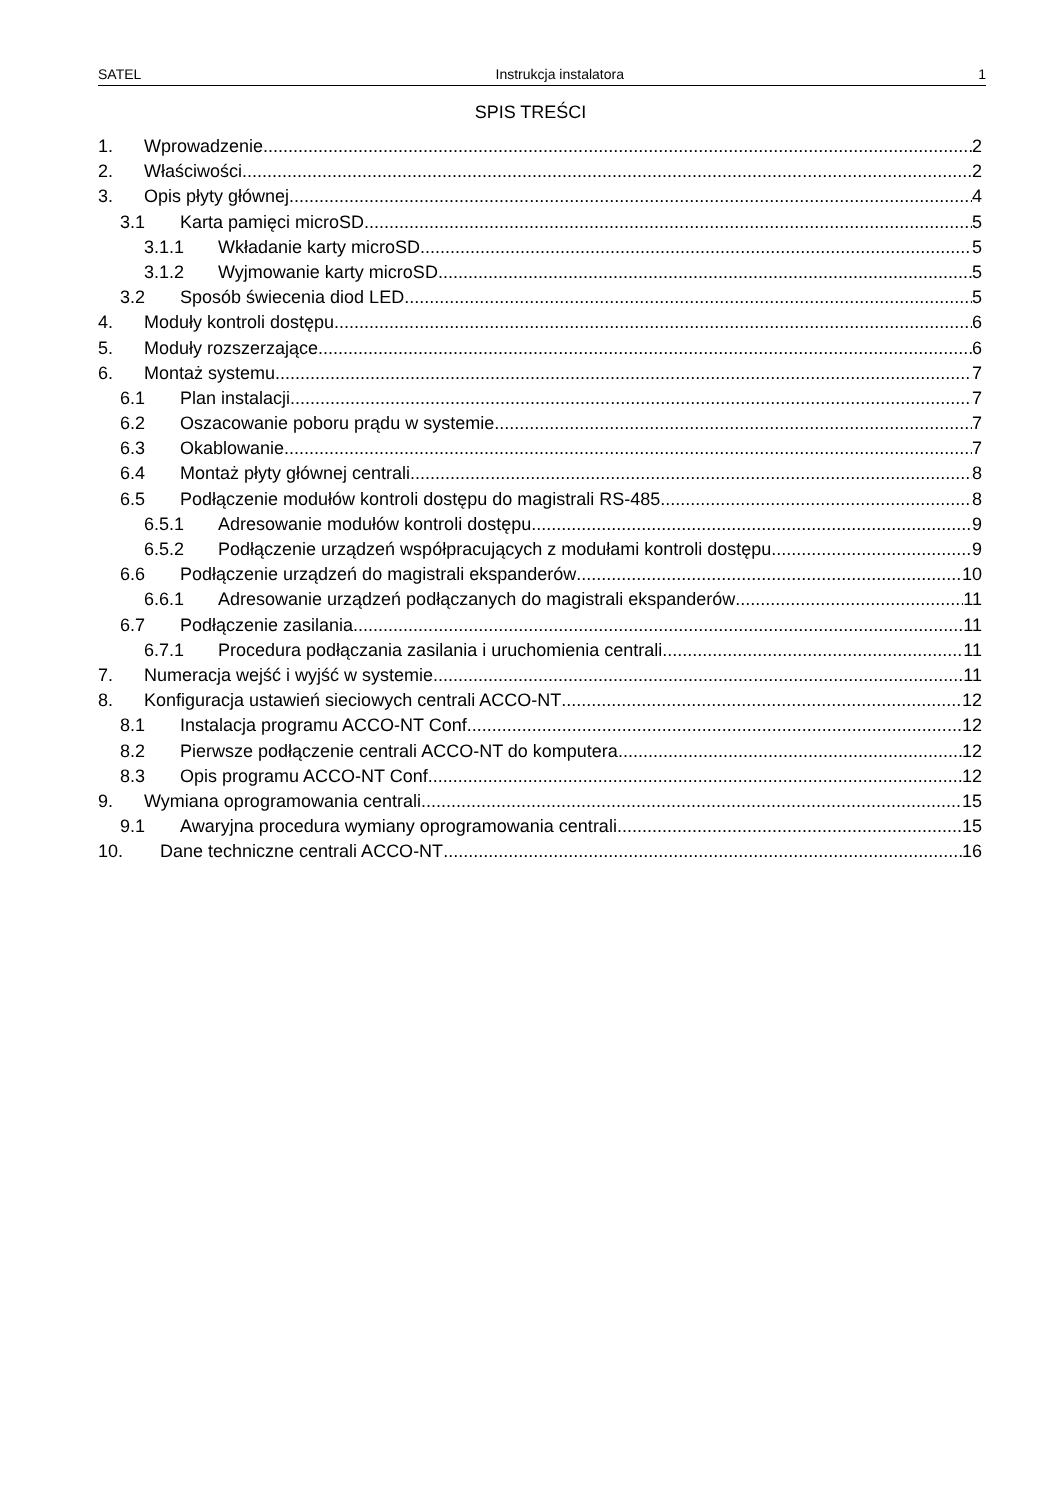SATEL Instrukcja instalatora 1
SPIS TREŚCI
1. Wprowadzenie 2
2. Właściwości 2
3. Opis płyty głównej 4
3.1 Karta pamięci microSD 5
3.1.1 Wkładanie karty microSD 5
3.1.2 Wyjmowanie karty microSD 5
3.2 Sposób świecenia diod LED 5
4. Moduły kontroli dostępu 6
5. Moduły rozszerzające 6
6. Montaż systemu 7
6.1 Plan instalacji 7
6.2 Oszacowanie poboru prądu w systemie 7
6.3 Okablowanie 7
6.4 Montaż płyty głównej centrali 8
6.5 Podłączenie modułów kontroli dostępu do magistrali RS-485 8
6.5.1 Adresowanie modułów kontroli dostępu 9
6.5.2 Podłączenie urządzeń współpracujących z modułami kontroli dostępu 9
6.6 Podłączenie urządzeń do magistrali ekspanderów 10
6.6.1 Adresowanie urządzeń podłączanych do magistrali ekspanderów 11
6.7 Podłączenie zasilania 11
6.7.1 Procedura podłączania zasilania i uruchomienia centrali 11
7. Numeracja wejść i wyjść w systemie 11
8. Konfiguracja ustawień sieciowych centrali ACCO-NT 12
8.1 Instalacja programu ACCO-NT Conf 12
8.2 Pierwsze podłączenie centrali ACCO-NT do komputera 12
8.3 Opis programu ACCO-NT Conf 12
9. Wymiana oprogramowania centrali 15
9.1 Awaryjna procedura wymiany oprogramowania centrali 15
10. Dane techniczne centrali ACCO-NT 16